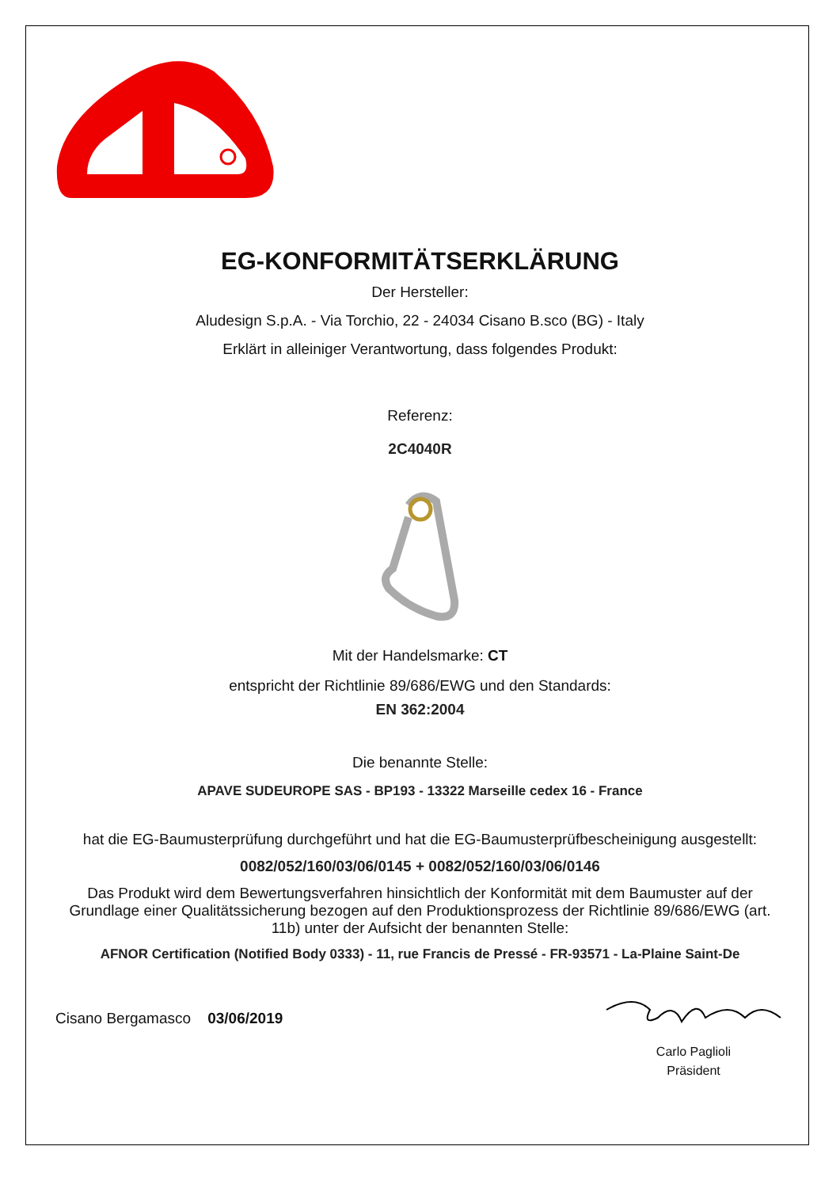EG-KONFORMITÄTSERKLÄRUNG
Der Hersteller:
Aludesign S.p.A. - Via Torchio, 22 - 24034 Cisano B.sco (BG) - Italy
Erklärt in alleiniger Verantwortung, dass folgendes Produkt:
Referenz:
2C4040R
Mit der Handelsmarke: CT
entspricht der Richtlinie 89/686/EWG und den Standards:
EN 362:2004
Die benannte Stelle:
APAVE SUDEUROPE SAS - BP193 - 13322 Marseille cedex 16 - France
hat die EG-Baumusterprüfung durchgeführt und hat die EG-Baumusterprüfbescheinigung ausgestellt:
0082/052/160/03/06/0145 + 0082/052/160/03/06/0146
Das Produkt wird dem Bewertungsverfahren hinsichtlich der Konformität mit dem Baumuster auf der Grundlage einer Qualitätssicherung bezogen auf den Produktionsprozess der Richtlinie 89/686/EWG (art. 11b) unter der Aufsicht der benannten Stelle:
AFNOR Certification (Notified Body 0333) - 11, rue Francis de Pressé - FR-93571 - La-Plaine Saint-De
Cisano Bergamasco 03/06/2019
Carlo Paglioli
Präsident